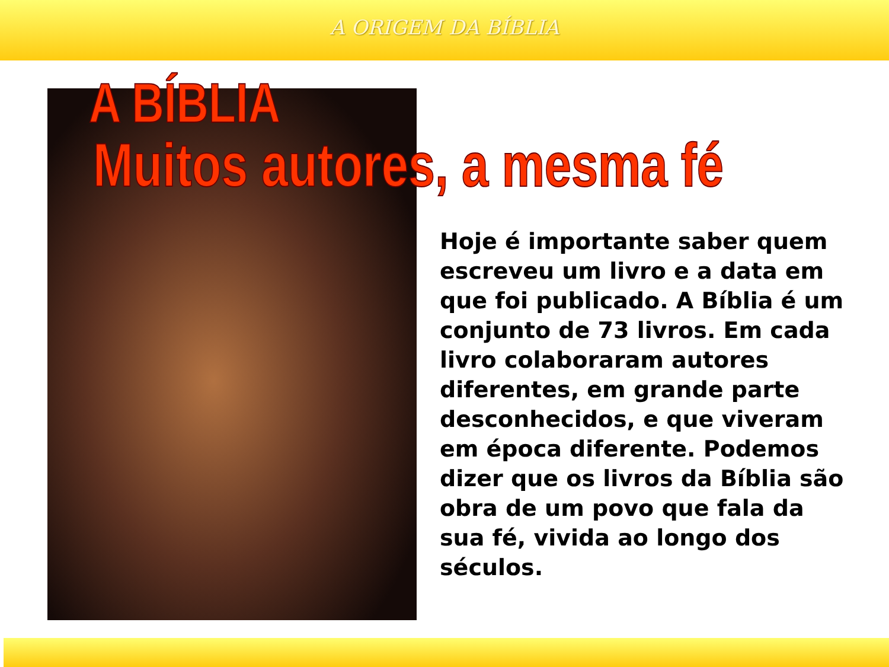A ORIGEM DA BÍBLIA
A BÍBLIA
Muitos autores, a mesma fé
Hoje é importante saber quem escreveu um livro e a data em que foi publicado. A Bíblia é um conjunto de 73 livros. Em cada livro colaboraram autores diferentes, em grande parte desconhecidos, e que viveram em época diferente. Podemos dizer que os livros da Bíblia são obra de um povo que fala da sua fé, vivida ao longo dos séculos.